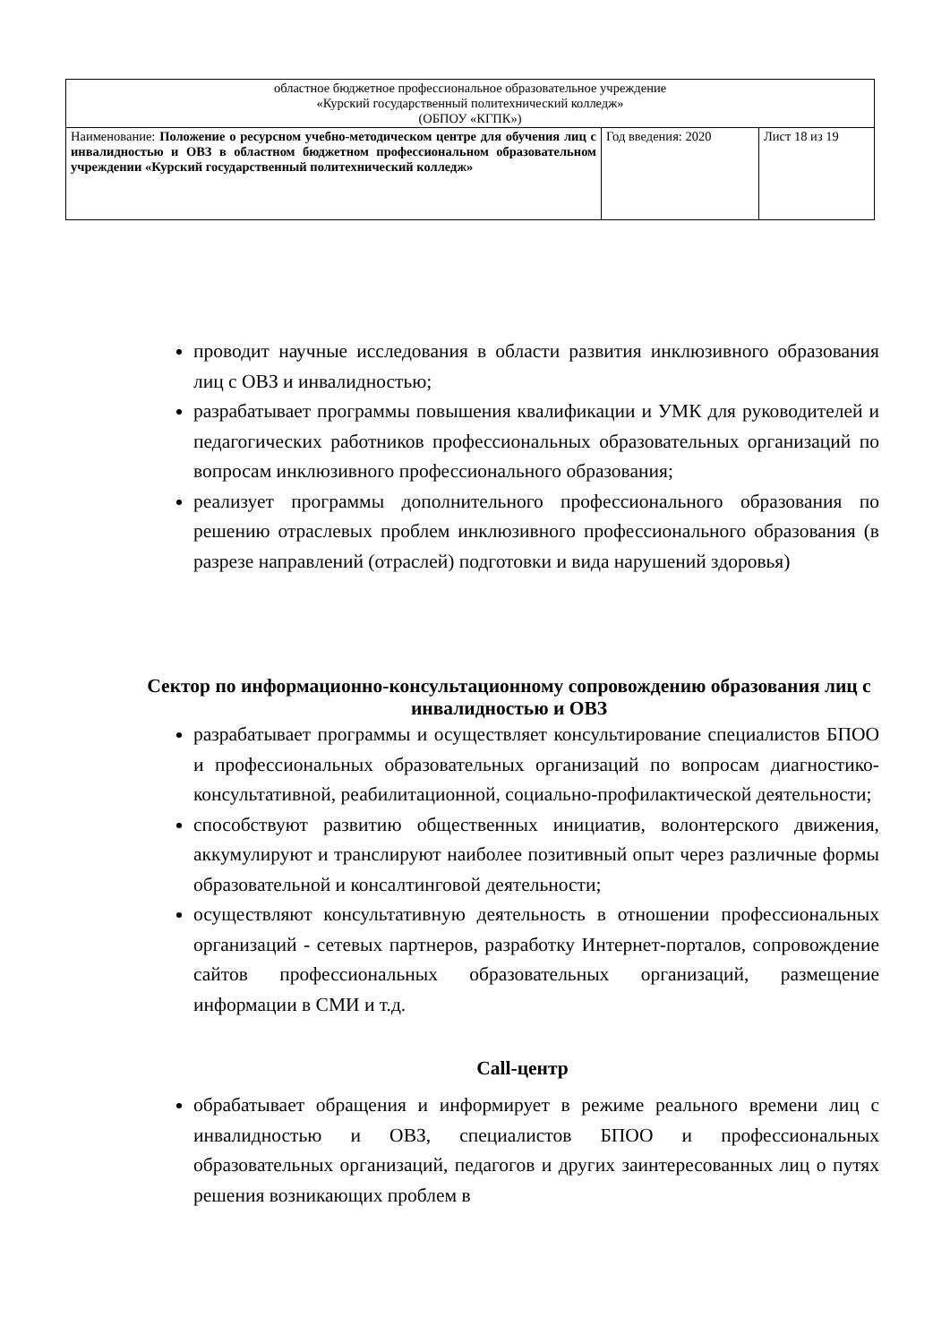| областное бюджетное профессиональное образовательное учреждение «Курский государственный политехнический колледж» (ОБПОУ «КГПК») | | |
| Наименование: Положение о ресурсном учебно-методическом центре для обучения лиц с инвалидностью и ОВЗ в областном бюджетном профессиональном образовательном учреждении «Курский государственный политехнический колледж» | Год введения: 2020 | Лист 18 из 19 |
проводит научные исследования в области развития инклюзивного образования лиц с ОВЗ и инвалидностью;
разрабатывает программы повышения квалификации и УМК для руководителей и педагогических работников профессиональных образовательных организаций по вопросам инклюзивного профессионального образования;
реализует программы дополнительного профессионального образования по решению отраслевых проблем инклюзивного профессионального образования (в разрезе направлений (отраслей) подготовки и вида нарушений здоровья)
Сектор по информационно-консультационному сопровождению образования лиц с инвалидностью и ОВЗ
разрабатывает программы и осуществляет консультирование специалистов БПОО и профессиональных образовательных организаций по вопросам диагностико-консультативной, реабилитационной, социально-профилактической деятельности;
способствуют развитию общественных инициатив, волонтерского движения, аккумулируют и транслируют наиболее позитивный опыт через различные формы образовательной и консалтинговой деятельности;
осуществляют консультативную деятельность в отношении профессиональных организаций - сетевых партнеров, разработку Интернет-порталов, сопровождение сайтов профессиональных образовательных организаций, размещение информации в СМИ и т.д.
Call-центр
обрабатывает обращения и информирует в режиме реального времени лиц с инвалидностью и ОВЗ, специалистов БПОО и профессиональных образовательных организаций, педагогов и других заинтересованных лиц о путях решения возникающих проблем в